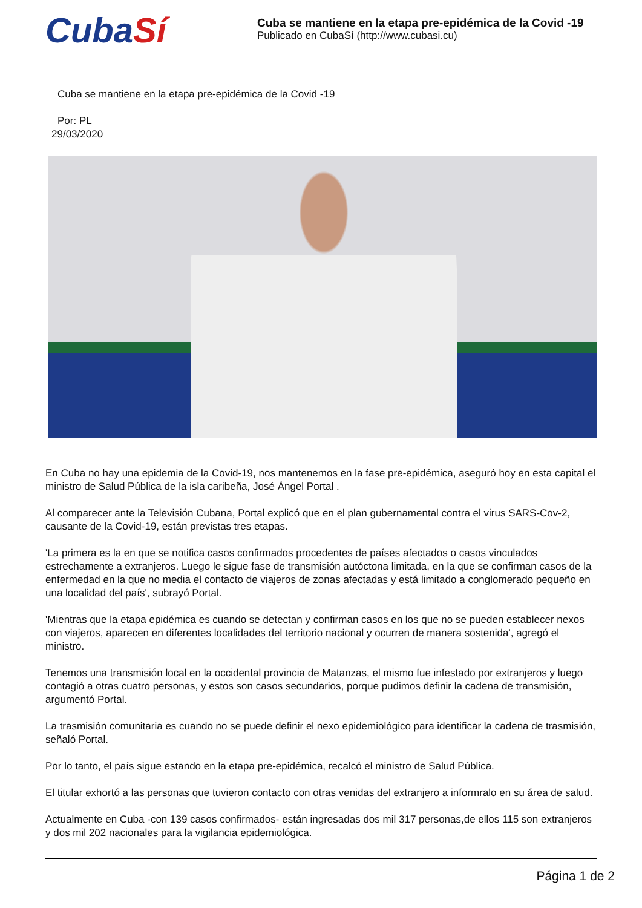CubaSí
Cuba se mantiene en la etapa pre-epidémica de la Covid -19
Publicado en CubaSí (http://www.cubasi.cu)
Cuba se mantiene en la etapa pre-epidémica de la Covid -19
Por: PL
29/03/2020
En Cuba no hay una epidemia de la Covid-19, nos mantenemos en la fase pre-epidémica, aseguró hoy en esta capital el ministro de Salud Pública de la isla caribeña, José Ángel Portal .
Al comparecer ante la Televisión Cubana, Portal explicó que en el plan gubernamental contra el virus SARS-Cov-2, causante de la Covid-19, están previstas tres etapas.
'La primera es la en que se notifica casos confirmados procedentes de países afectados o casos vinculados estrechamente a extranjeros. Luego le sigue fase de transmisión autóctona limitada, en la que se confirman casos de la enfermedad en la que no media el contacto de viajeros de zonas afectadas y está limitado a conglomerado pequeño en una localidad del país', subrayó Portal.
'Mientras que la etapa epidémica es cuando se detectan y confirman casos en los que no se pueden establecer nexos con viajeros, aparecen en diferentes localidades del territorio nacional y ocurren de manera sostenida', agregó el ministro.
Tenemos una transmisión local en la occidental provincia de Matanzas, el mismo fue infestado por extranjeros y luego contagió a otras cuatro personas, y estos son casos secundarios, porque pudimos definir la cadena de transmisión, argumentó Portal.
La trasmisión comunitaria es cuando no se puede definir el nexo epidemiológico para identificar la cadena de trasmisión, señaló Portal.
Por lo tanto, el país sigue estando en la etapa pre-epidémica, recalcó el ministro de Salud Pública.
El titular exhortó a las personas que tuvieron contacto con otras venidas del extranjero a informralo en su área de salud.
Actualmente en Cuba -con 139 casos confirmados- están ingresadas dos mil 317 personas,de ellos 115 son extranjeros y dos mil 202 nacionales para la vigilancia epidemiológica.
Página 1 de 2